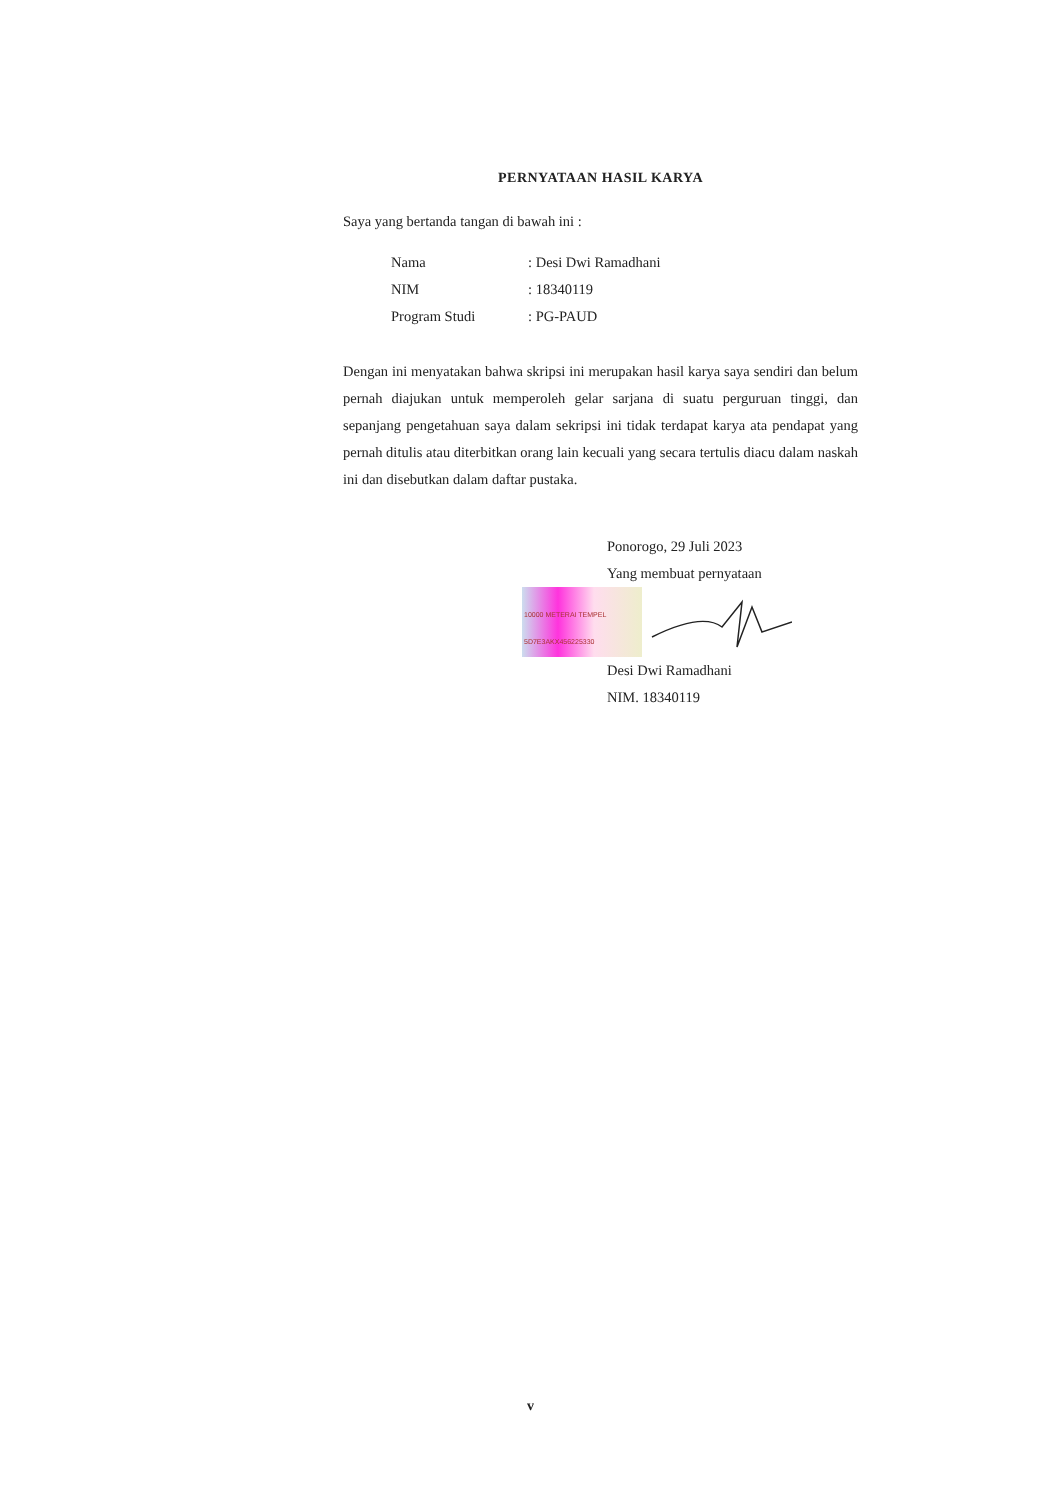PERNYATAAN HASIL KARYA
Saya yang bertanda tangan di bawah ini :
Nama: Desi Dwi Ramadhani
NIM: 18340119
Program Studi: PG-PAUD
Dengan ini menyatakan bahwa skripsi ini merupakan hasil karya saya sendiri dan belum pernah diajukan untuk memperoleh gelar sarjana di suatu perguruan tinggi, dan sepanjang pengetahuan saya dalam sekripsi ini tidak terdapat karya ata pendapat yang pernah ditulis atau diterbitkan orang lain kecuali yang secara tertulis diacu dalam naskah ini dan disebutkan dalam daftar pustaka.
Ponorogo, 29 Juli 2023
Yang membuat pernyataan
10000 METERAI TEMPEL
5D7E3AKX456225330
Desi Dwi Ramadhani
NIM. 18340119
v